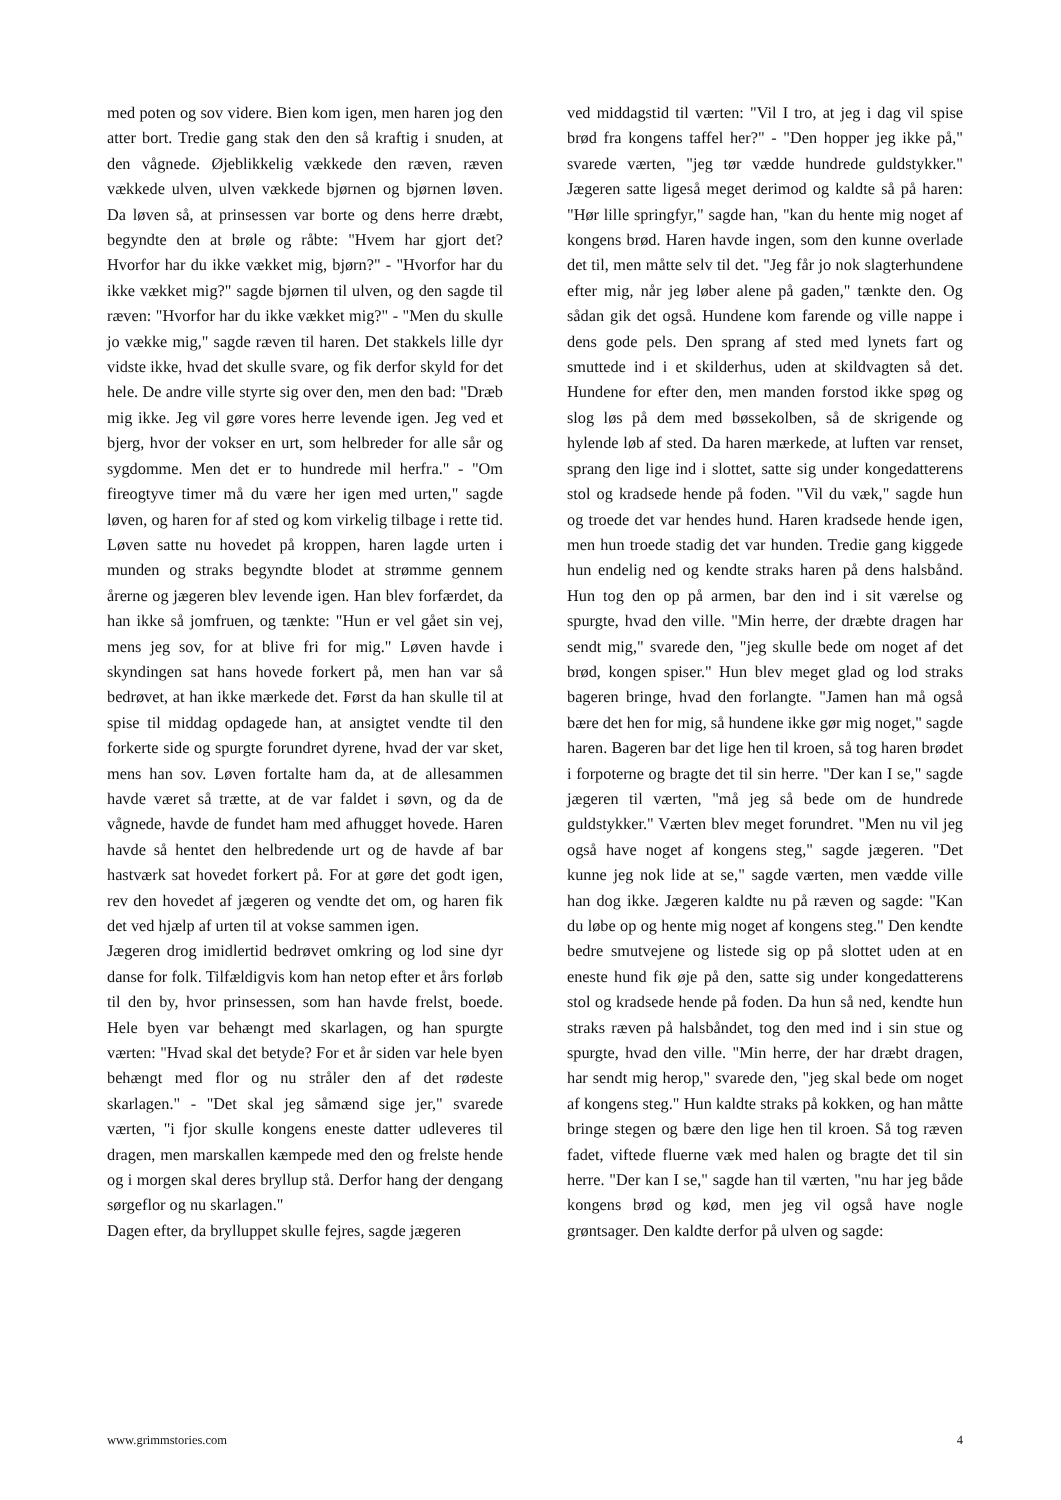med poten og sov videre. Bien kom igen, men haren jog den atter bort. Tredie gang stak den den så kraftig i snuden, at den vågnede. Øjeblikkelig vækkede den ræven, ræven vækkede ulven, ulven vækkede bjørnen og bjørnen løven. Da løven så, at prinsessen var borte og dens herre dræbt, begyndte den at brøle og råbte: "Hvem har gjort det? Hvorfor har du ikke vækket mig, bjørn?" - "Hvorfor har du ikke vækket mig?" sagde bjørnen til ulven, og den sagde til ræven: "Hvorfor har du ikke vækket mig?" - "Men du skulle jo vække mig," sagde ræven til haren. Det stakkels lille dyr vidste ikke, hvad det skulle svare, og fik derfor skyld for det hele. De andre ville styrte sig over den, men den bad: "Dræb mig ikke. Jeg vil gøre vores herre levende igen. Jeg ved et bjerg, hvor der vokser en urt, som helbreder for alle sår og sygdomme. Men det er to hundrede mil herfra." - "Om fireogtyve timer må du være her igen med urten," sagde løven, og haren for af sted og kom virkelig tilbage i rette tid. Løven satte nu hovedet på kroppen, haren lagde urten i munden og straks begyndte blodet at strømme gennem årerne og jægeren blev levende igen. Han blev forfærdet, da han ikke så jomfruen, og tænkte: "Hun er vel gået sin vej, mens jeg sov, for at blive fri for mig." Løven havde i skyndingen sat hans hovede forkert på, men han var så bedrøvet, at han ikke mærkede det. Først da han skulle til at spise til middag opdagede han, at ansigtet vendte til den forkerte side og spurgte forundret dyrene, hvad der var sket, mens han sov. Løven fortalte ham da, at de allesammen havde været så trætte, at de var faldet i søvn, og da de vågnede, havde de fundet ham med afhugget hovede. Haren havde så hentet den helbredende urt og de havde af bar hastværk sat hovedet forkert på. For at gøre det godt igen, rev den hovedet af jægeren og vendte det om, og haren fik det ved hjælp af urten til at vokse sammen igen.
Jægeren drog imidlertid bedrøvet omkring og lod sine dyr danse for folk. Tilfældigvis kom han netop efter et års forløb til den by, hvor prinsessen, som han havde frelst, boede. Hele byen var behængt med skarlagen, og han spurgte værten: "Hvad skal det betyde? For et år siden var hele byen behængt med flor og nu stråler den af det rødeste skarlagen." - "Det skal jeg såmænd sige jer," svarede værten, "i fjor skulle kongens eneste datter udleveres til dragen, men marskallen kæmpede med den og frelste hende og i morgen skal deres bryllup stå. Derfor hang der dengang sørgeflor og nu skarlagen."
Dagen efter, da brylluppet skulle fejres, sagde jægeren
ved middagstid til værten: "Vil I tro, at jeg i dag vil spise brød fra kongens taffel her?" - "Den hopper jeg ikke på," svarede værten, "jeg tør vædde hundrede guldstykker." Jægeren satte ligeså meget derimod og kaldte så på haren: "Hør lille springfyr," sagde han, "kan du hente mig noget af kongens brød. Haren havde ingen, som den kunne overlade det til, men måtte selv til det. "Jeg får jo nok slagterhundene efter mig, når jeg løber alene på gaden," tænkte den. Og sådan gik det også. Hundene kom farende og ville nappe i dens gode pels. Den sprang af sted med lynets fart og smuttede ind i et skilderhus, uden at skildvagten så det. Hundene for efter den, men manden forstod ikke spøg og slog løs på dem med bøssekolben, så de skrigende og hylende løb af sted. Da haren mærkede, at luften var renset, sprang den lige ind i slottet, satte sig under kongedatterens stol og kradsede hende på foden. "Vil du væk," sagde hun og troede det var hendes hund. Haren kradsede hende igen, men hun troede stadig det var hunden. Tredie gang kiggede hun endelig ned og kendte straks haren på dens halsbånd. Hun tog den op på armen, bar den ind i sit værelse og spurgte, hvad den ville. "Min herre, der dræbte dragen har sendt mig," svarede den, "jeg skulle bede om noget af det brød, kongen spiser." Hun blev meget glad og lod straks bageren bringe, hvad den forlangte. "Jamen han må også bære det hen for mig, så hundene ikke gør mig noget," sagde haren. Bageren bar det lige hen til kroen, så tog haren brødet i forpoterne og bragte det til sin herre. "Der kan I se," sagde jægeren til værten, "må jeg så bede om de hundrede guldstykker." Værten blev meget forundret. "Men nu vil jeg også have noget af kongens steg," sagde jægeren. "Det kunne jeg nok lide at se," sagde værten, men vædde ville han dog ikke. Jægeren kaldte nu på ræven og sagde: "Kan du løbe op og hente mig noget af kongens steg." Den kendte bedre smutvejene og listede sig op på slottet uden at en eneste hund fik øje på den, satte sig under kongedatterens stol og kradsede hende på foden. Da hun så ned, kendte hun straks ræven på halsbåndet, tog den med ind i sin stue og spurgte, hvad den ville. "Min herre, der har dræbt dragen, har sendt mig herop," svarede den, "jeg skal bede om noget af kongens steg." Hun kaldte straks på kokken, og han måtte bringe stegen og bære den lige hen til kroen. Så tog ræven fadet, viftede fluerne væk med halen og bragte det til sin herre. "Der kan I se," sagde han til værten, "nu har jeg både kongens brød og kød, men jeg vil også have nogle grøntsager. Den kaldte derfor på ulven og sagde:
www.grimmstories.com 4